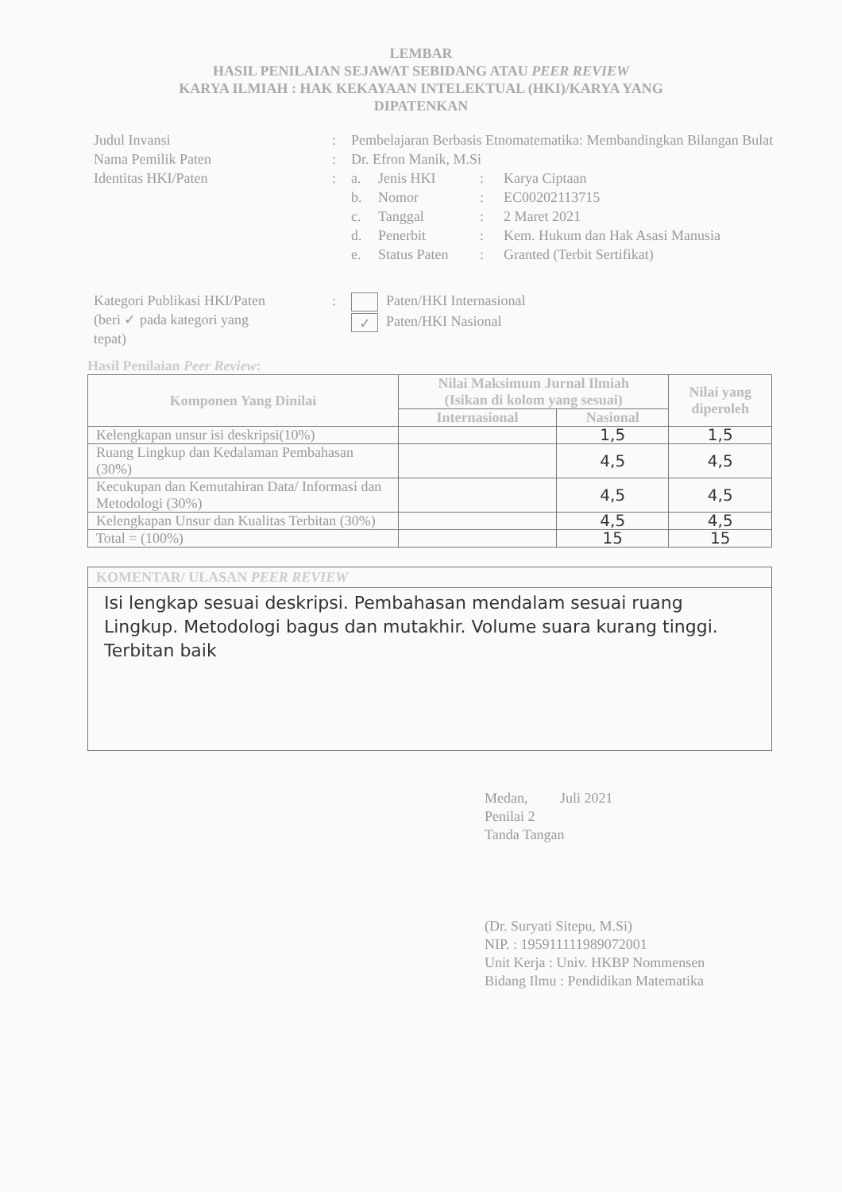LEMBAR
HASIL PENILAIAN SEJAWAT SEBIDANG ATAU PEER REVIEW
KARYA ILMIAH : HAK KEKAYAAN INTELEKTUAL (HKI)/KARYA YANG
DIPATENKAN
Judul Invansi : Pembelajaran Berbasis Etnomatematika: Membandingkan Bilangan Bulat
Nama Pemilik Paten : Dr. Efron Manik, M.Si
Identitas HKI/Paten : a. Jenis HKI: Karya Ciptaan
b. Nomor: EC00202113715
c. Tanggal: 2 Maret 2021
d. Penerbit: Kem. Hukum dan Hak Asasi Manusia
e. Status Paten: Granted (Terbit Sertifikat)
Kategori Publikasi HKI/Paten
(beri ✓ pada kategori yang
tepat)
: Paten/HKI Internasional
✓ Paten/HKI Nasional
Hasil Penilaian Peer Review:
| Komponen Yang Dinilai | Nilai Maksimum Jurnal Ilmiah (Isikan di kolom yang sesuai) | | Nilai yang diperoleh |
| --- | --- | --- | --- |
| | Internasional | Nasional | |
| Kelengkapan unsur isi deskripsi(10%) | | 1,5 | 1,5 |
| Ruang Lingkup dan Kedalaman Pembahasan (30%) | | 4,5 | 4,5 |
| Kecukupan dan Kemutahiran Data/ Informasi dan Metodologi (30%) | | 4,5 | 4,5 |
| Kelengkapan Unsur dan Kualitas Terbitan (30%) | | 4,5 | 4,5 |
| Total = (100%) | | 15 | 15 |
KOMENTAR/ ULASAN PEER REVIEW
Isi lengkap sesuai deskripsi. Pembahasan mendalam sesuai ruang Lingkup. Metodologi bagus dan mutakhir. Volume suara kurang tinggi. Terbitan baik
Medan, Juli 2021
Penilai 2
Tanda Tangan
(Dr. Suryati Sitepu, M.Si)
NIP. : 195911111989072001
Unit Kerja : Univ. HKBP Nommensen
Bidang Ilmu : Pendidikan Matematika